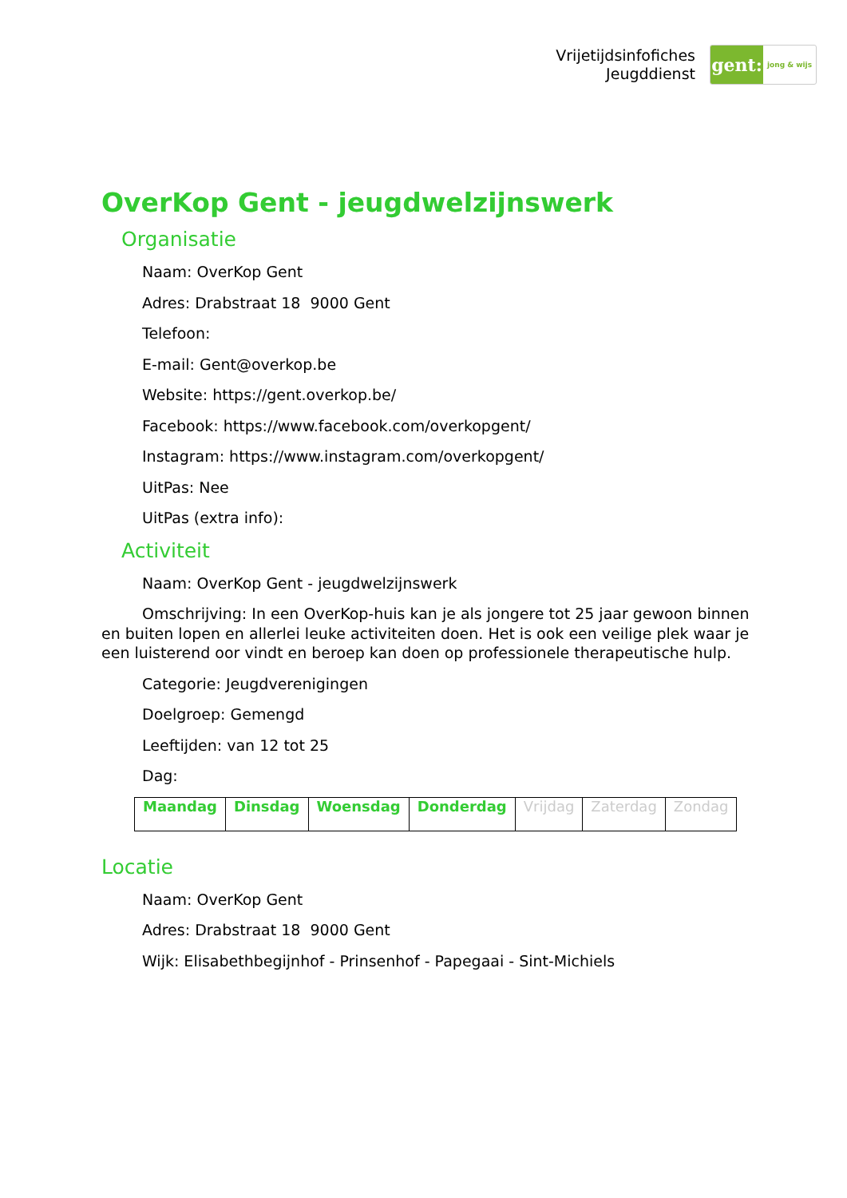Vrijetijdsinfofiches
Jeugddienst
gent:
jong & wijs
OverKop Gent - jeugdwelzijnswerk
Organisatie
Naam: OverKop Gent
Adres: Drabstraat 18 9000 Gent
Telefoon:
E-mail: Gent@overkop.be
Website: https://gent.overkop.be/
Facebook: https://www.facebook.com/overkopgent/
Instagram: https://www.instagram.com/overkopgent/
UitPas: Nee
UitPas (extra info):
Activiteit
Naam: OverKop Gent - jeugdwelzijnswerk
Omschrijving: In een OverKop-huis kan je als jongere tot 25 jaar gewoon binnen en buiten lopen en allerlei leuke activiteiten doen. Het is ook een veilige plek waar je een luisterend oor vindt en beroep kan doen op professionele therapeutische hulp.
Categorie: Jeugdverenigingen
Doelgroep: Gemengd
Leeftijden: van 12 tot 25
Dag:
| Maandag | Dinsdag | Woensdag | Donderdag | Vrijdag | Zaterdag | Zondag |
Locatie
Naam: OverKop Gent
Adres: Drabstraat 18 9000 Gent
Wijk: Elisabethbegijnhof - Prinsenhof - Papegaai - Sint-Michiels